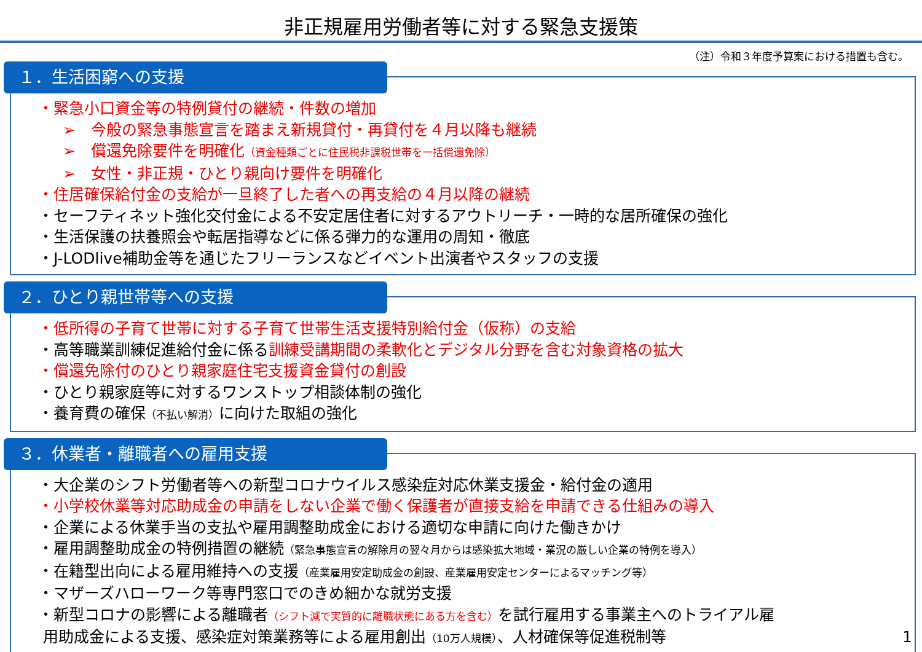非正規雇用労働者等に対する緊急支援策
（注）令和３年度予算案における措置も含む。
１．生活困窮への支援
・緊急小口資金等の特例貸付の継続・件数の増加
➢　今般の緊急事態宣言を踏まえ新規貸付・再貸付を４月以降も継続
➢　償還免除要件を明確化（資金種類ごとに住民税非課税世帯を一括償還免除）
➢　女性・非正規・ひとり親向け要件を明確化
・住居確保給付金の支給が一旦終了した者への再支給の４月以降の継続
・セーフティネット強化交付金による不安定居住者に対するアウトリーチ・一時的な居所確保の強化
・生活保護の扶養照会や転居指導などに係る弾力的な運用の周知・徹底
・J-LODlive補助金等を通じたフリーランスなどイベント出演者やスタッフの支援
２．ひとり親世帯等への支援
・低所得の子育て世帯に対する子育て世帯生活支援特別給付金（仮称）の支給
・高等職業訓練促進給付金に係る訓練受講期間の柔軟化とデジタル分野を含む対象資格の拡大
・償還免除付のひとり親家庭住宅支援資金貸付の創設
・ひとり親家庭等に対するワンストップ相談体制の強化
・養育費の確保（不払い解消）に向けた取組の強化
３．休業者・離職者への雇用支援
・大企業のシフト労働者等への新型コロナウイルス感染症対応休業支援金・給付金の適用
・小学校休業等対応助成金の申請をしない企業で働く保護者が直接支給を申請できる仕組みの導入
・企業による休業手当の支払や雇用調整助成金における適切な申請に向けた働きかけ
・雇用調整助成金の特例措置の継続（緊急事態宣言の解除月の翌々月からは感染拡大地域・業況の厳しい企業の特例を導入）
・在籍型出向による雇用維持への支援（産業雇用安定助成金の創設、産業雇用安定センターによるマッチング等）
・マザーズハローワーク等専門窓口でのきめ細かな就労支援
・新型コロナの影響による離職者（シフト減で実質的に離職状態にある方を含む）を試行雇用する事業主へのトライアル雇
用助成金による支援、感染症対策業務等による雇用創出（10万人規模）、人材確保等促進税制等 1